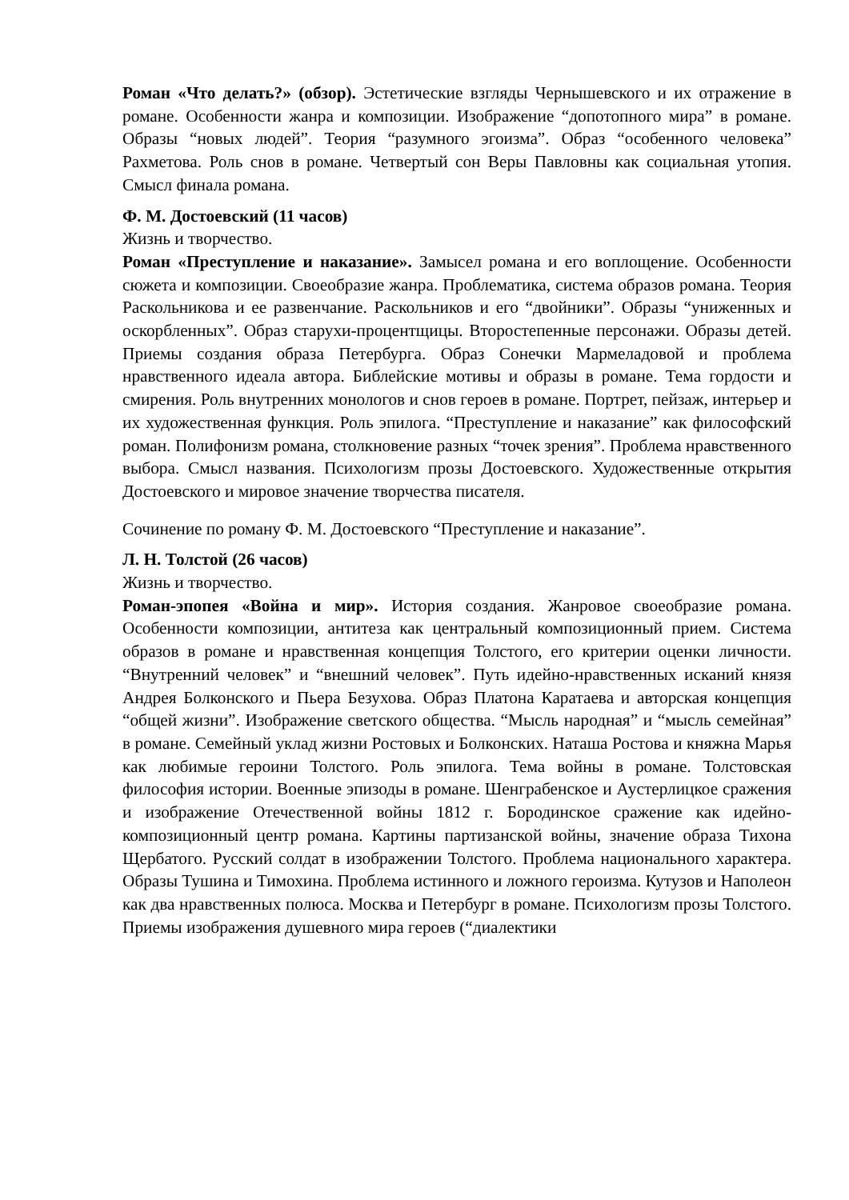Роман «Что делать?» (обзор). Эстетические взгляды Чернышевского и их отражение в романе. Особенности жанра и композиции. Изображение “допотопного мира” в романе. Образы “новых людей”. Теория “разумного эгоизма”. Образ “особенного человека” Рахметова. Роль снов в романе. Четвертый сон Веры Павловны как социальная утопия. Смысл финала романа.
Ф. М. Достоевский (11 часов)
Жизнь и творчество.
Роман «Преступление и наказание». Замысел романа и его воплощение. Особенности сюжета и композиции. Своеобразие жанра. Проблематика, система образов романа. Теория Раскольникова и ее развенчание. Раскольников и его “двойники”. Образы “униженных и оскорбленных”. Образ старухи-процентщицы. Второстепенные персонажи. Образы детей. Приемы создания образа Петербурга. Образ Сонечки Мармеладовой и проблема нравственного идеала автора. Библейские мотивы и образы в романе. Тема гордости и смирения. Роль внутренних монологов и снов героев в романе. Портрет, пейзаж, интерьер и их художественная функция. Роль эпилога. “Преступление и наказание” как философский роман. Полифонизм романа, столкновение разных “точек зрения”. Проблема нравственного выбора. Смысл названия. Психологизм прозы Достоевского. Художественные открытия Достоевского и мировое значение творчества писателя.
Сочинение по роману Ф. М. Достоевского “Преступление и наказание”.
Л. Н. Толстой (26 часов)
Жизнь и творчество.
Роман-эпопея «Война и мир». История создания. Жанровое своеобразие романа. Особенности композиции, антитеза как центральный композиционный прием. Система образов в романе и нравственная концепция Толстого, его критерии оценки личности. “Внутренний человек” и “внешний человек”. Путь идейно-нравственных исканий князя Андрея Болконского и Пьера Безухова. Образ Платона Каратаева и авторская концепция “общей жизни”. Изображение светского общества. “Мысль народная” и “мысль семейная” в романе. Семейный уклад жизни Ростовых и Болконских. Наташа Ростова и княжна Марья как любимые героини Толстого. Роль эпилога. Тема войны в романе. Толстовская философия истории. Военные эпизоды в романе. Шенграбенское и Аустерлицкое сражения и изображение Отечественной войны 1812 г. Бородинское сражение как идейно-композиционный центр романа. Картины партизанской войны, значение образа Тихона Щербатого. Русский солдат в изображении Толстого. Проблема национального характера. Образы Тушина и Тимохина. Проблема истинного и ложного героизма. Кутузов и Наполеон как два нравственных полюса. Москва и Петербург в романе. Психологизм прозы Толстого. Приемы изображения душевного мира героев (“диалектики